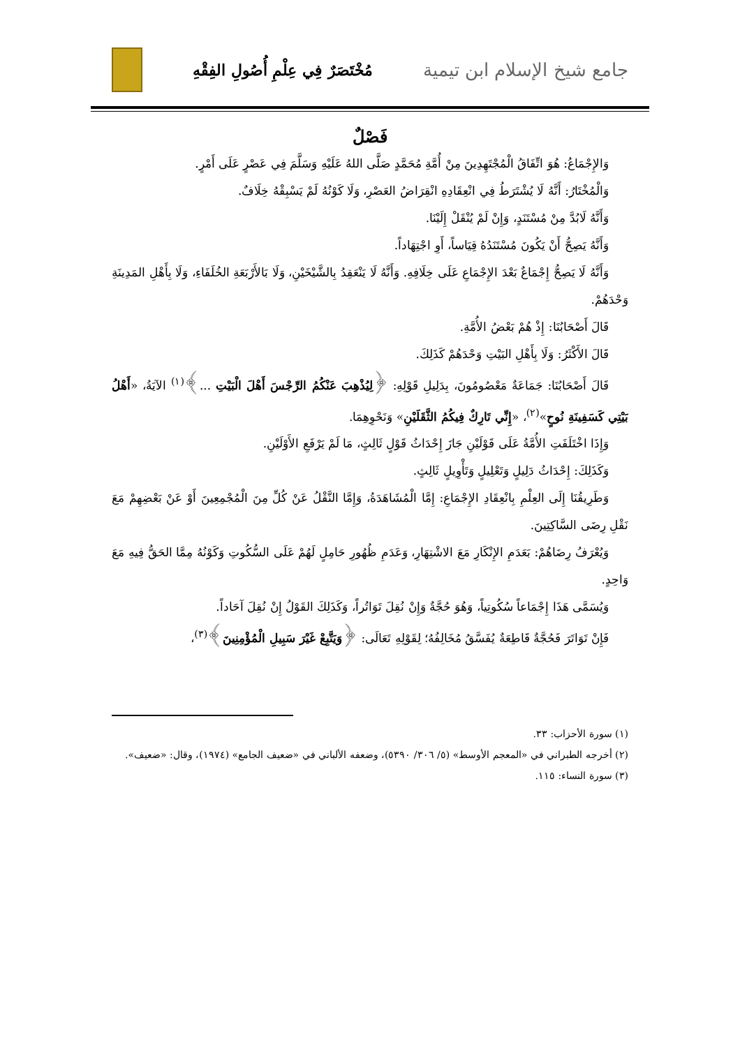جامع شيخ الإسلام ابن تيمية
مُخْتَصَرٌ فِي عِلْمِ أُصُولِ الفِقْهِ
فَصْلٌ
وَالإِجْمَاعُ: هُوَ اتِّفَاقُ الْمُجْتَهِدِينَ مِنْ أُمَّةِ مُحَمَّدٍ صَلَّى اللهُ عَلَيْهِ وَسَلَّمَ فِي عَصْرٍ عَلَى أَمْرٍ.
وَالْمُخْتَارُ: أَنَّهُ لَا يُشْتَرَطُ فِي انْعِقَادِهِ انْقِرَاضُ العَصْرِ، وَلَا كَوْنُهُ لَمْ يَسْبِقْهُ خِلَافٌ.
وَأَنَّهُ لَابُدَّ مِنْ مُسْتَنَدٍ، وَإِنْ لَمْ يُنْقَلْ إِلَيْنَا.
وَأَنَّهُ يَصِحُّ أَنْ يَكُونَ مُسْتَنَدُهُ قِيَاساً، أَوِ اجْتِهَاداً.
وَأَنَّهُ لَا يَصِحُّ إِجْمَاعٌ بَعْدَ الإِجْمَاعِ عَلَى خِلَافِهِ. وَأَنَّهُ لَا يَنْعَقِدُ بِالشَّيْخَيْنِ، وَلَا بَالأَرْبَعَةِ الخُلَفَاءِ، وَلَا بِأَهْلِ المَدِينَةِ وَحْدَهُمْ.
قَالَ أَصْحَابُنَا: إِذْ هُمْ بَعْضُ الأُمَّةِ.
قَالَ الأَكْثَرُ: وَلَا بِأَهْلِ البَيْتِ وَحْدَهُمْ كَذَلِكَ.
قَالَ أَصْحَابُنَا: جَمَاعَةٌ مَعْصُومُونَ، بِدَلِيلِ قَوْلِهِ: ﴿لِيُذْهِبَ عَنْكُمُ الرِّجْسَ أَهْلَ الْبَيْتِ ...﴾<sup>(١)</sup> الآيَةُ، «أَهْلُ بَيْتِي كَسَفِينَةِ نُوحٍ»<sup>(٢)</sup>، «إِنِّي تَارِكٌ فِيكُمُ الثَّقَلَيْنِ» وَنَحْوِهِمَا.
وَإِذَا اخْتَلَفَتِ الأُمَّةُ عَلَى قَوْلَيْنِ جَازَ إِحْدَاثُ قَوْلٍ ثَالِثٍ، مَا لَمْ يَرْفَعِ الأَوْلَيْنِ.
وَكَذَلِكَ: إِحْدَاثُ دَلِيلٍ وَتَعْلِيلٍ وَتَأْوِيلٍ ثَالِثٍ.
وَطَرِيقُنَا إِلَى العِلْمِ بِانْعِقَادِ الإِجْمَاعِ: إِمَّا الْمُشَاهَدَةُ، وَإِمَّا النَّقْلُ عَنْ كُلِّ مِنَ الْمُجْمِعِينَ أَوْ عَنْ بَعْضِهِمْ مَعَ نَقْلِ رِضَى السَّاكِتِينَ.
وَيُعْرَفُ رِضَاهُمْ: بَعَدَمِ الإِنْكَارِ مَعَ الاشْتِهَارِ، وَعَدَمِ ظُهُورِ حَامِلٍ لَهُمْ عَلَى السُّكُوتِ وَكَوْنُهُ مِمَّا الحَقُّ فِيهِ مَعَ وَاحِدٍ.
وَيُسَمَّى هَذَا إِجْمَاعاً سُكُوتِياً، وَهُوَ حُجَّةٌ وَإِنْ نُقِلَ تَوَاتُراً، وَكَذَلِكَ القَوْلُ إِنْ نُقِلَ آحَاداً.
فَإِنْ تَوَاتَرَ فَحُجَّةٌ قَاطِعَةٌ يُفَسَّقُ مُخَالِفُهُ؛ لِقَوْلِهِ تَعَالَى: ﴿وَيَتَّبِعْ غَيْرَ سَبِيلِ الْمُؤْمِنِينَ﴾<sup>(٣)</sup>،
(١) سورة الأحزاب: ٣٣.
(٢) أخرجه الطبراني في «المعجم الأوسط» (٥/ ٣٠٦/ ٥٣٩٠)، وضعفه الألباني في «ضعيف الجامع» (١٩٧٤)، وقال: «ضعيف».
(٣) سورة النساء: ١١٥.